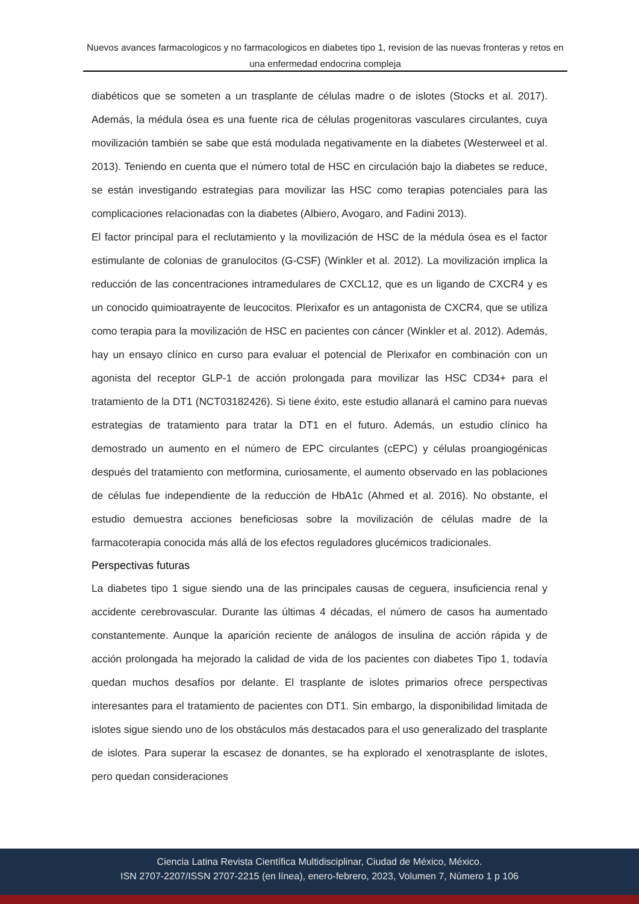Nuevos avances farmacologicos y no farmacologicos en diabetes tipo 1, revision de las nuevas fronteras y retos en una enfermedad endocrina compleja
diabéticos que se someten a un trasplante de células madre o de islotes (Stocks et al. 2017). Además, la médula ósea es una fuente rica de células progenitoras vasculares circulantes, cuya movilización también se sabe que está modulada negativamente en la diabetes (Westerweel et al. 2013). Teniendo en cuenta que el número total de HSC en circulación bajo la diabetes se reduce, se están investigando estrategias para movilizar las HSC como terapias potenciales para las complicaciones relacionadas con la diabetes (Albiero, Avogaro, and Fadini 2013).
El factor principal para el reclutamiento y la movilización de HSC de la médula ósea es el factor estimulante de colonias de granulocitos (G-CSF) (Winkler et al. 2012). La movilización implica la reducción de las concentraciones intramedulares de CXCL12, que es un ligando de CXCR4 y es un conocido quimioatrayente de leucocitos. Plerixafor es un antagonista de CXCR4, que se utiliza como terapia para la movilización de HSC en pacientes con cáncer (Winkler et al. 2012). Además, hay un ensayo clínico en curso para evaluar el potencial de Plerixafor en combinación con un agonista del receptor GLP-1 de acción prolongada para movilizar las HSC CD34+ para el tratamiento de la DT1 (NCT03182426). Si tiene éxito, este estudio allanará el camino para nuevas estrategias de tratamiento para tratar la DT1 en el futuro. Además, un estudio clínico ha demostrado un aumento en el número de EPC circulantes (cEPC) y células proangiogénicas después del tratamiento con metformina, curiosamente, el aumento observado en las poblaciones de células fue independiente de la reducción de HbA1c (Ahmed et al. 2016). No obstante, el estudio demuestra acciones beneficiosas sobre la movilización de células madre de la farmacoterapia conocida más allá de los efectos reguladores glucémicos tradicionales.
Perspectivas futuras
La diabetes tipo 1 sigue siendo una de las principales causas de ceguera, insuficiencia renal y accidente cerebrovascular. Durante las últimas 4 décadas, el número de casos ha aumentado constantemente. Aunque la aparición reciente de análogos de insulina de acción rápida y de acción prolongada ha mejorado la calidad de vida de los pacientes con diabetes Tipo 1, todavía quedan muchos desafíos por delante. El trasplante de islotes primarios ofrece perspectivas interesantes para el tratamiento de pacientes con DT1. Sin embargo, la disponibilidad limitada de islotes sigue siendo uno de los obstáculos más destacados para el uso generalizado del trasplante de islotes. Para superar la escasez de donantes, se ha explorado el xenotrasplante de islotes, pero quedan consideraciones
Ciencia Latina Revista Científica Multidisciplinar, Ciudad de México, México.
ISN 2707-2207/ISSN 2707-2215 (en línea), enero-febrero, 2023, Volumen 7, Número 1 p 106